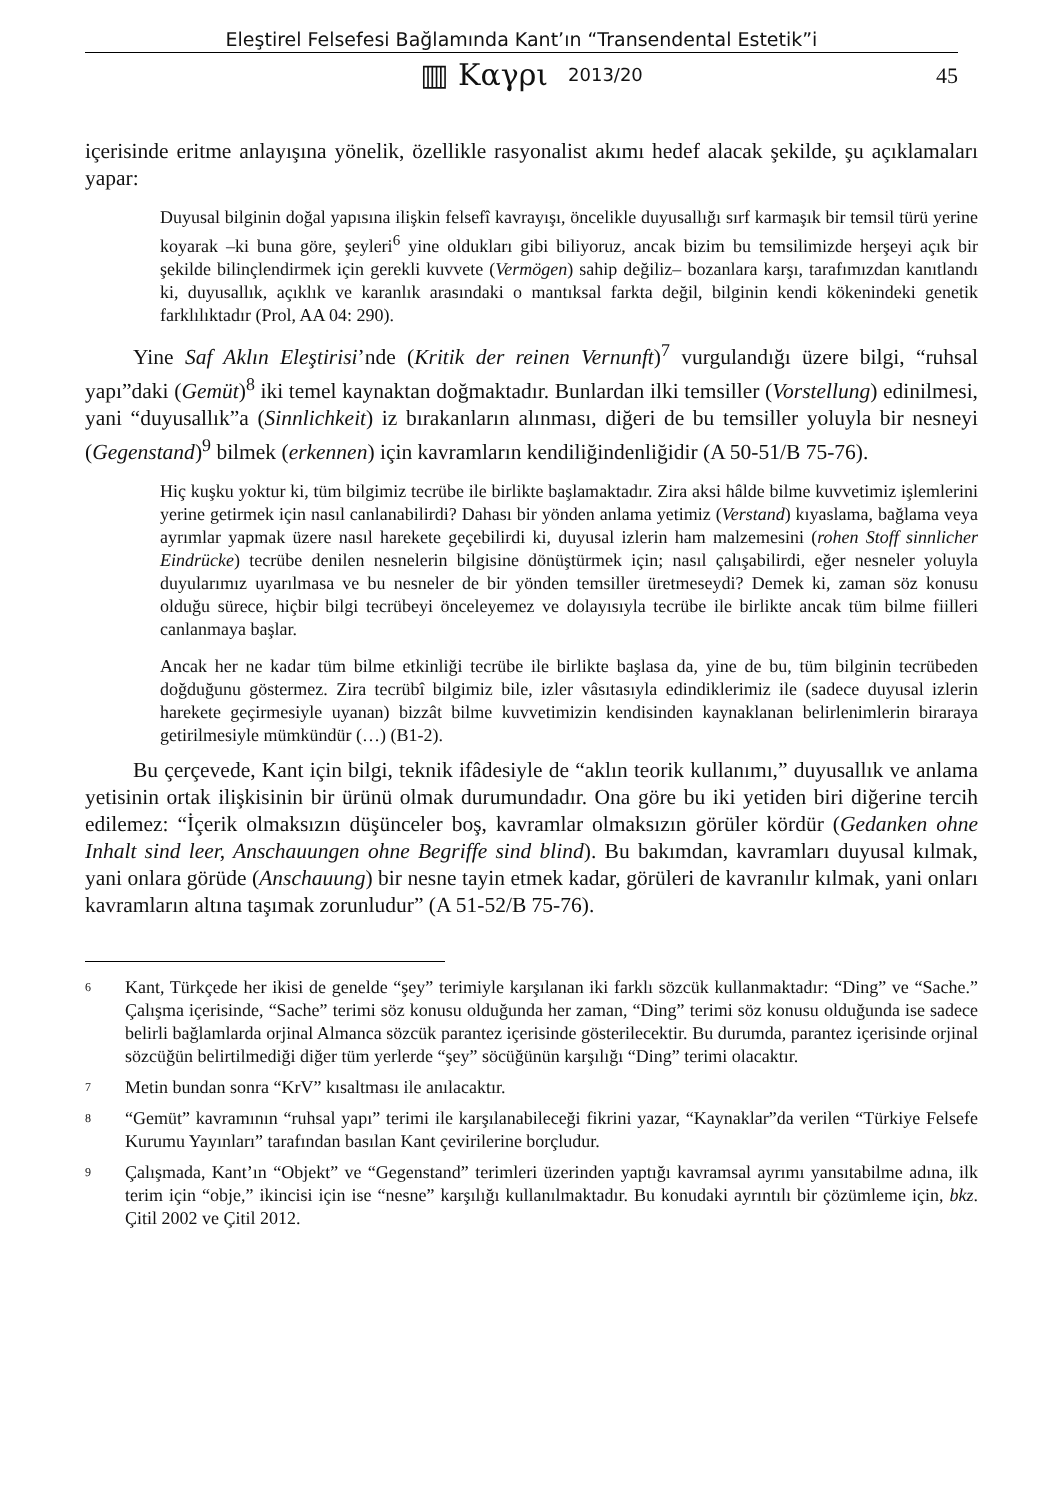Eleştirel Felsefesi Bağlamında Kant’ın “Transendental Estetik”i
▥ Καγρι 2013/20 45
içerisinde eritme anlayışına yönelik, özellikle rasyonalist akımı hedef alacak şekilde, şu açıklamaları yapar:
Duyusal bilginin doğal yapısına ilişkin felsefî kavrayışı, öncelikle duyusallığı sırf karmaşık bir temsil türü yerine koyarak –ki buna göre, şeyleri<sup>6</sup> yine oldukları gibi biliyoruz, ancak bizim bu temsilimizde herşeyi açık bir şekilde bilinçlendirmek için gerekli kuvvete (Vermögen) sahip değiliz– bozanlara karşı, tarafımızdan kanıtlandı ki, duyusallık, açıklık ve karanlık arasındaki o mantıksal farkta değil, bilginin kendi kökenindeki genetik farklılıktadır (Prol, AA 04: 290).
Yine Saf Aklın Eleştirisi’nde (Kritik der reinen Vernunft)<sup>7</sup> vurgulandığı üzere bilgi, “ruhsal yapı”daki (Gemüt)<sup>8</sup> iki temel kaynaktan doğmaktadır. Bunlardan ilki temsiller (Vorstellung) edinilmesi, yani “duyusallık”a (Sinnlichkeit) iz bırakanların alınması, diğeri de bu temsiller yoluyla bir nesneyi (Gegenstand)<sup>9</sup> bilmek (erkennen) için kavramların kendiliğindenliğidir (A 50-51/B 75-76).
Hiç kuşku yoktur ki, tüm bilgimiz tecrübe ile birlikte başlamaktadır. Zira aksi hâlde bilme kuvvetimiz işlemlerini yerine getirmek için nasıl canlanabilirdi? Dahası bir yönden anlama yetimiz (Verstand) kıyaslama, bağlama veya ayrımlar yapmak üzere nasıl harekete geçebilirdi ki, duyusal izlerin ham malzemesini (rohen Stoff sinnlicher Eindrücke) tecrübe denilen nesnelerin bilgisine dönüştürmek için; nasıl çalışabilirdi, eğer nesneler yoluyla duyularımız uyarılmasa ve bu nesneler de bir yönden temsiller üretmeseydi? Demek ki, zaman söz konusu olduğu sürece, hiçbir bilgi tecrübeyi önceleyemez ve dolayısıyla tecrübe ile birlikte ancak tüm bilme fiilleri canlanmaya başlar.
Ancak her ne kadar tüm bilme etkinliği tecrübe ile birlikte başlasa da, yine de bu, tüm bilginin tecrübeden doğduğunu göstermez. Zira tecrübî bilgimiz bile, izler vâsıtasıyla edindiklerimiz ile (sadece duyusal izlerin harekete geçirmesiyle uyanan) bizzât bilme kuvvetimizin kendisinden kaynaklanan belirlenimlerin biraraya getirilmesiyle mümkündür (…) (B1-2).
Bu çerçevede, Kant için bilgi, teknik ifâdesiyle de “aklın teorik kullanımı,” duyusallık ve anlama yetisinin ortak ilişkisinin bir ürünü olmak durumundadır. Ona göre bu iki yetiden biri diğerine tercih edilemez: “İçerik olmaksızın düşünceler boş, kavramlar olmaksızın görüler kördür (Gedanken ohne Inhalt sind leer, Anschauungen ohne Begriffe sind blind). Bu bakımdan, kavramları duyusal kılmak, yani onlara görüde (Anschauung) bir nesne tayin etmek kadar, görüleri de kavranılır kılmak, yani onları kavramların altına taşımak zorunludur” (A 51-52/B 75-76).
<sup>6</sup> Kant, Türkçede her ikisi de genelde “şey” terimiyle karşılanan iki farklı sözcük kullanmaktadır: “Ding” ve “Sache.” Çalışma içerisinde, “Sache” terimi söz konusu olduğunda her zaman, “Ding” terimi söz konusu olduğunda ise sadece belirli bağlamlarda orjinal Almanca sözcük parantez içerisinde gösterilecektir. Bu durumda, parantez içerisinde orjinal sözcüğün belirtilmediği diğer tüm yerlerde “şey” söcüğünün karşılığı “Ding” terimi olacaktır.
<sup>7</sup> Metin bundan sonra “KrV” kısaltması ile anılacaktır.
<sup>8</sup> “Gemüt” kavramının “ruhsal yapı” terimi ile karşılanabileceği fikrini yazar, “Kaynaklar”da verilen “Türkiye Felsefe Kurumu Yayınları” tarafından basılan Kant çevirilerine borçludur.
<sup>9</sup> Çalışmada, Kant’ın “Objekt” ve “Gegenstand” terimleri üzerinden yaptığı kavramsal ayrımı yansıtabilme adına, ilk terim için “obje,” ikincisi için ise “nesne” karşılığı kullanılmaktadır. Bu konudaki ayrıntılı bir çözümleme için, bkz. Çitil 2002 ve Çitil 2012.